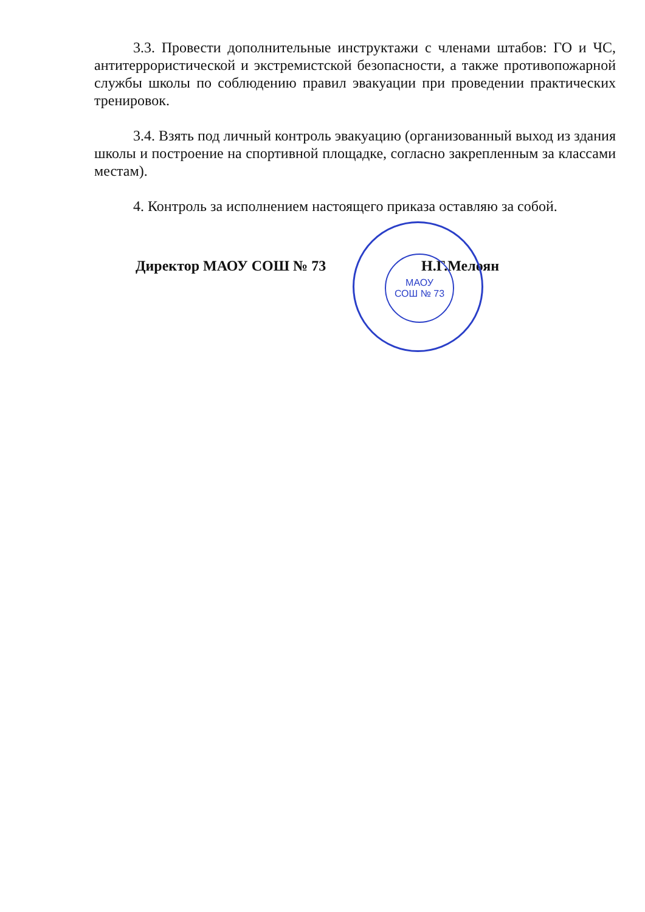3.3. Провести дополнительные инструктажи с членами штабов: ГО и ЧС, антитеррористической и экстремистской безопасности, а также противопожарной службы школы по соблюдению правил эвакуации при проведении практических тренировок.
3.4. Взять под личный контроль эвакуацию (организованный выход из здания школы и построение на спортивной площадке, согласно закрепленным за классами местам).
4. Контроль за исполнением настоящего приказа оставляю за собой.
МАОУ
СОШ № 73
Директор МАОУ СОШ № 73 Н.Г.Мелоян